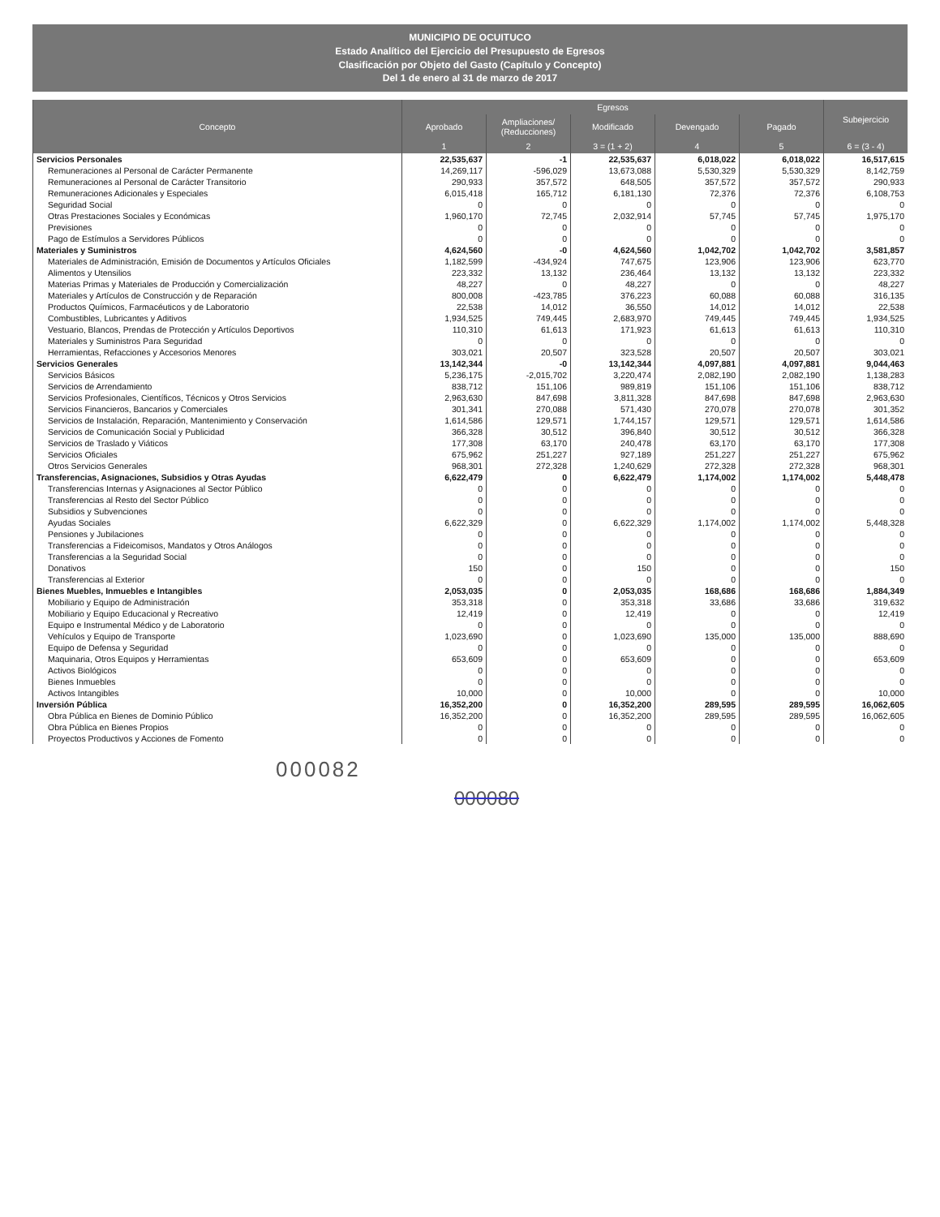MUNICIPIO DE OCUITUCO
Estado Analítico del Ejercicio del Presupuesto de Egresos
Clasificación por Objeto del Gasto (Capítulo y Concepto)
Del 1 de enero al 31 de marzo de 2017
| Concepto | Egresos | | | | | Subejercicio |
| --- | --- | --- | --- | --- | --- | --- |
| | Aprobado | Ampliaciones/ (Reducciones) | Modificado | Devengado | Pagado | |
| | 1 | 2 | 3 = (1 + 2) | 4 | 5 | 6 = (3 - 4) |
| Servicios Personales | 22,535,637 | -1 | 22,535,637 | 6,018,022 | 6,018,022 | 16,517,615 |
| Remuneraciones al Personal de Carácter Permanente | 14,269,117 | -596,029 | 13,673,088 | 5,530,329 | 5,530,329 | 8,142,759 |
| Remuneraciones al Personal de Carácter Transitorio | 290,933 | 357,572 | 648,505 | 357,572 | 357,572 | 290,933 |
| Remuneraciones Adicionales y Especiales | 6,015,418 | 165,712 | 6,181,130 | 72,376 | 72,376 | 6,108,753 |
| Seguridad Social | 0 | 0 | 0 | 0 | 0 | 0 |
| Otras Prestaciones Sociales y Económicas | 1,960,170 | 72,745 | 2,032,914 | 57,745 | 57,745 | 1,975,170 |
| Previsiones | 0 | 0 | 0 | 0 | 0 | 0 |
| Pago de Estímulos a Servidores Públicos | 0 | 0 | 0 | 0 | 0 | 0 |
| Materiales y Suministros | 4,624,560 | -0 | 4,624,560 | 1,042,702 | 1,042,702 | 3,581,857 |
| Materiales de Administración, Emisión de Documentos y Artículos Oficiales | 1,182,599 | -434,924 | 747,675 | 123,906 | 123,906 | 623,770 |
| Alimentos y Utensilios | 223,332 | 13,132 | 236,464 | 13,132 | 13,132 | 223,332 |
| Materias Primas y Materiales de Producción y Comercialización | 48,227 | 0 | 48,227 | 0 | 0 | 48,227 |
| Materiales y Artículos de Construcción y de Reparación | 800,008 | -423,785 | 376,223 | 60,088 | 60,088 | 316,135 |
| Productos Químicos, Farmacéuticos y de Laboratorio | 22,538 | 14,012 | 36,550 | 14,012 | 14,012 | 22,538 |
| Combustibles, Lubricantes y Aditivos | 1,934,525 | 749,445 | 2,683,970 | 749,445 | 749,445 | 1,934,525 |
| Vestuario, Blancos, Prendas de Protección y Artículos Deportivos | 110,310 | 61,613 | 171,923 | 61,613 | 61,613 | 110,310 |
| Materiales y Suministros Para Seguridad | 0 | 0 | 0 | 0 | 0 | 0 |
| Herramientas, Refacciones y Accesorios Menores | 303,021 | 20,507 | 323,528 | 20,507 | 20,507 | 303,021 |
| Servicios Generales | 13,142,344 | -0 | 13,142,344 | 4,097,881 | 4,097,881 | 9,044,463 |
| Servicios Básicos | 5,236,175 | -2,015,702 | 3,220,474 | 2,082,190 | 2,082,190 | 1,138,283 |
| Servicios de Arrendamiento | 838,712 | 151,106 | 989,819 | 151,106 | 151,106 | 838,712 |
| Servicios Profesionales, Científicos, Técnicos y Otros Servicios | 2,963,630 | 847,698 | 3,811,328 | 847,698 | 847,698 | 2,963,630 |
| Servicios Financieros, Bancarios y Comerciales | 301,341 | 270,088 | 571,430 | 270,078 | 270,078 | 301,352 |
| Servicios de Instalación, Reparación, Mantenimiento y Conservación | 1,614,586 | 129,571 | 1,744,157 | 129,571 | 129,571 | 1,614,586 |
| Servicios de Comunicación Social y Publicidad | 366,328 | 30,512 | 396,840 | 30,512 | 30,512 | 366,328 |
| Servicios de Traslado y Viáticos | 177,308 | 63,170 | 240,478 | 63,170 | 63,170 | 177,308 |
| Servicios Oficiales | 675,962 | 251,227 | 927,189 | 251,227 | 251,227 | 675,962 |
| Otros Servicios Generales | 968,301 | 272,328 | 1,240,629 | 272,328 | 272,328 | 968,301 |
| Transferencias, Asignaciones, Subsidios y Otras Ayudas | 6,622,479 | 0 | 6,622,479 | 1,174,002 | 1,174,002 | 5,448,478 |
| Transferencias Internas y Asignaciones al Sector Público | 0 | 0 | 0 | 0 | 0 | 0 |
| Transferencias al Resto del Sector Público | 0 | 0 | 0 | 0 | 0 | 0 |
| Subsidios y Subvenciones | 0 | 0 | 0 | 0 | 0 | 0 |
| Ayudas Sociales | 6,622,329 | 0 | 6,622,329 | 1,174,002 | 1,174,002 | 5,448,328 |
| Pensiones y Jubilaciones | 0 | 0 | 0 | 0 | 0 | 0 |
| Transferencias a Fideicomisos, Mandatos y Otros Análogos | 0 | 0 | 0 | 0 | 0 | 0 |
| Transferencias a la Seguridad Social | 0 | 0 | 0 | 0 | 0 | 0 |
| Donativos | 150 | 0 | 150 | 0 | 0 | 150 |
| Transferencias al Exterior | 0 | 0 | 0 | 0 | 0 | 0 |
| Bienes Muebles, Inmuebles e Intangibles | 2,053,035 | 0 | 2,053,035 | 168,686 | 168,686 | 1,884,349 |
| Mobiliario y Equipo de Administración | 353,318 | 0 | 353,318 | 33,686 | 33,686 | 319,632 |
| Mobiliario y Equipo Educacional y Recreativo | 12,419 | 0 | 12,419 | 0 | 0 | 12,419 |
| Equipo e Instrumental Médico y de Laboratorio | 0 | 0 | 0 | 0 | 0 | 0 |
| Vehículos y Equipo de Transporte | 1,023,690 | 0 | 1,023,690 | 135,000 | 135,000 | 888,690 |
| Equipo de Defensa y Seguridad | 0 | 0 | 0 | 0 | 0 | 0 |
| Maquinaria, Otros Equipos y Herramientas | 653,609 | 0 | 653,609 | 0 | 0 | 653,609 |
| Activos Biológicos | 0 | 0 | 0 | 0 | 0 | 0 |
| Bienes Inmuebles | 0 | 0 | 0 | 0 | 0 | 0 |
| Activos Intangibles | 10,000 | 0 | 10,000 | 0 | 0 | 10,000 |
| Inversión Pública | 16,352,200 | 0 | 16,352,200 | 289,595 | 289,595 | 16,062,605 |
| Obra Pública en Bienes de Dominio Público | 16,352,200 | 0 | 16,352,200 | 289,595 | 289,595 | 16,062,605 |
| Obra Pública en Bienes Propios | 0 | 0 | 0 | 0 | 0 | 0 |
| Proyectos Productivos y Acciones de Fomento | 0 | 0 | 0 | 0 | 0 | 0 |
000082
000080